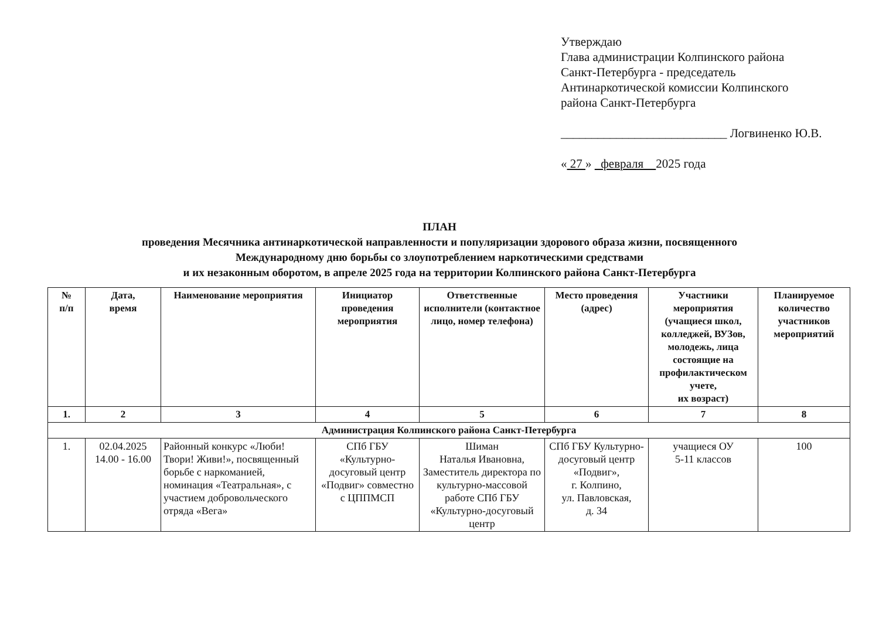Утверждаю
Глава администрации Колпинского района
Санкт-Петербурга - председатель
Антинаркотической комиссии Колпинского
района Санкт-Петербурга
___________________________ Логвиненко Ю.В.
« 27 » февраля 2025 года
ПЛАН
проведения Месячника антинаркотической направленности и популяризации здорового образа жизни, посвященного
Международному дню борьбы со злоупотреблением наркотическими средствами
и их незаконным оборотом, в апреле 2025 года на территории Колпинского района Санкт-Петербурга
| № п/п | Дата, время | Наименование мероприятия | Инициатор проведения мероприятия | Ответственные исполнители (контактное лицо, номер телефона) | Место проведения (адрес) | Участники мероприятия (учащиеся школ, колледжей, ВУЗов, молодежь, лица состоящие на профилактическом учете, их возраст) | Планируемое количество участников мероприятий |
| --- | --- | --- | --- | --- | --- | --- | --- |
| 1. | 2 | 3 | 4 | 5 | 6 | 7 | 8 |
| Администрация Колпинского района Санкт-Петербурга | | | | | | | |
| 1. | 02.04.2025 14.00 - 16.00 | Районный конкурс «Люби! Твори! Живи!», посвященный борьбе с наркоманией, номинация «Театральная», с участием добровольческого отряда «Вега» | СПб ГБУ «Культурно-досуговый центр «Подвиг» совместно с ЦППМСП | Шиман Наталья Ивановна, Заместитель директора по культурно-массовой работе СПб ГБУ «Культурно-досуговый центр | СПб ГБУ Культурно-досуговый центр «Подвиг», г. Колпино, ул. Павловская, д. 34 | учащиеся ОУ 5-11 классов | 100 |